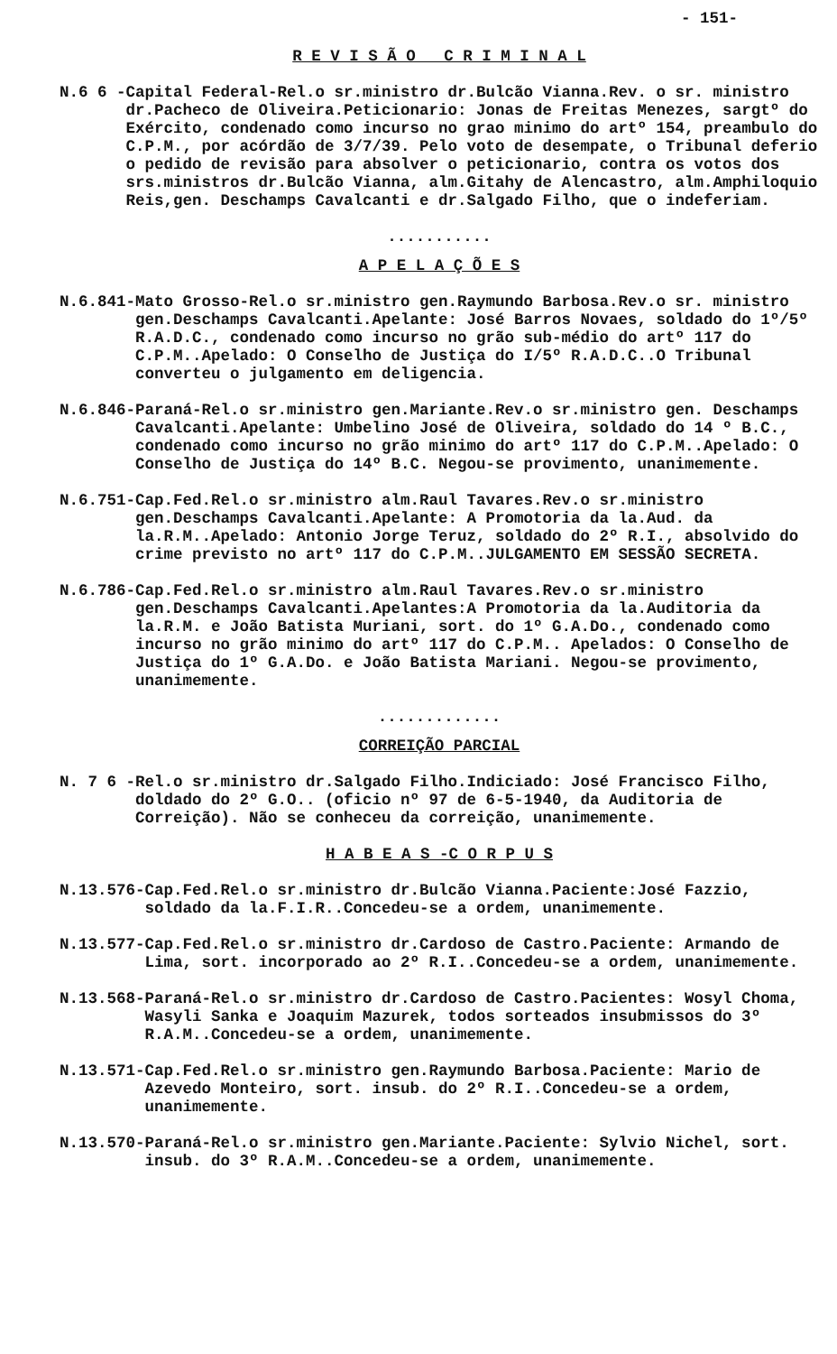- 151-
R E V I S Ã O C R I M I N A L
N.6 6 - Capital Federal-Rel.o sr.ministro dr.Bulcão Vianna.Rev. o sr. ministro dr.Pacheco de Oliveira.Peticionario: Jonas de Freitas Menezes, sargtº do Exército, condenado como incurso no grao minimo do artº 154, preambulo do C.P.M., por acórdão de 3/7/39. Pelo voto de desempate, o Tribunal deferio o pedido de revisão para absolver o peticionario, contra os votos dos srs.ministros dr.Bulcão Vianna, alm.Gitahy de Alencastro, alm.Amphiloquio Reis,gen. Deschamps Cavalcanti e dr.Salgado Filho, que o indeferiam.
...........
A P E L A Ç Õ E S
N.6.841- Mato Grosso-Rel.o sr.ministro gen.Raymundo Barbosa.Rev.o sr. ministro gen.Deschamps Cavalcanti.Apelante: José Barros Novaes, soldado do 1º/5º R.A.D.C., condenado como incurso no grão sub-médio do artº 117 do C.P.M..Apelado: O Conselho de Justiça do I/5º R.A.D.C..O Tribunal converteu o julgamento em deligencia.
N.6.846- Paraná-Rel.o sr.ministro gen.Mariante.Rev.o sr.ministro gen. Deschamps Cavalcanti.Apelante: Umbelino José de Oliveira, soldado do 14 º B.C., condenado como incurso no grão minimo do artº 117 do C.P.M..Apelado: O Conselho de Justiça do 14º B.C. Negou-se provimento, unanimemente.
N.6.751- Cap.Fed.Rel.o sr.ministro alm.Raul Tavares.Rev.o sr.ministro gen.Deschamps Cavalcanti.Apelante: A Promotoria da la.Aud. da la.R.M..Apelado: Antonio Jorge Teruz, soldado do 2º R.I., absolvido do crime previsto no artº 117 do C.P.M..JULGAMENTO EM SESSÃO SECRETA.
N.6.786- Cap.Fed.Rel.o sr.ministro alm.Raul Tavares.Rev.o sr.ministro gen.Deschamps Cavalcanti.Apelantes:A Promotoria da la.Auditoria da la.R.M. e João Batista Muriani, sort. do 1º G.A.Do., condenado como incurso no grão minimo do artº 117 do C.P.M.. Apelados: O Conselho de Justiça do 1º G.A.Do. e João Batista Mariani. Negou-se provimento, unanimemente.
.............
CORREIÇÃO PARCIAL
N. 7 6 - Rel.o sr.ministro dr.Salgado Filho.Indiciado: José Francisco Filho, doldado do 2º G.O.. (oficio nº 97 de 6-5-1940, da Auditoria de Correição). Não se conheceu da correição, unanimemente.
H A B E A S -C O R P U S
N.13.576- Cap.Fed.Rel.o sr.ministro dr.Bulcão Vianna.Paciente:José Fazzio, soldado da la.F.I.R..Concedeu-se a ordem, unanimemente.
N.13.577- Cap.Fed.Rel.o sr.ministro dr.Cardoso de Castro.Paciente: Armando de Lima, sort. incorporado ao 2º R.I..Concedeu-se a ordem, unanimemente.
N.13.568- Paraná-Rel.o sr.ministro dr.Cardoso de Castro.Pacientes: Wosyl Choma, Wasyli Sanka e Joaquim Mazurek, todos sorteados insubmissos do 3º R.A.M..Concedeu-se a ordem, unanimemente.
N.13.571- Cap.Fed.Rel.o sr.ministro gen.Raymundo Barbosa.Paciente: Mario de Azevedo Monteiro, sort. insub. do 2º R.I..Concedeu-se a ordem, unanimemente.
N.13.570- Paraná-Rel.o sr.ministro gen.Mariante.Paciente: Sylvio Nichel, sort. insub. do 3º R.A.M..Concedeu-se a ordem, unanimemente.